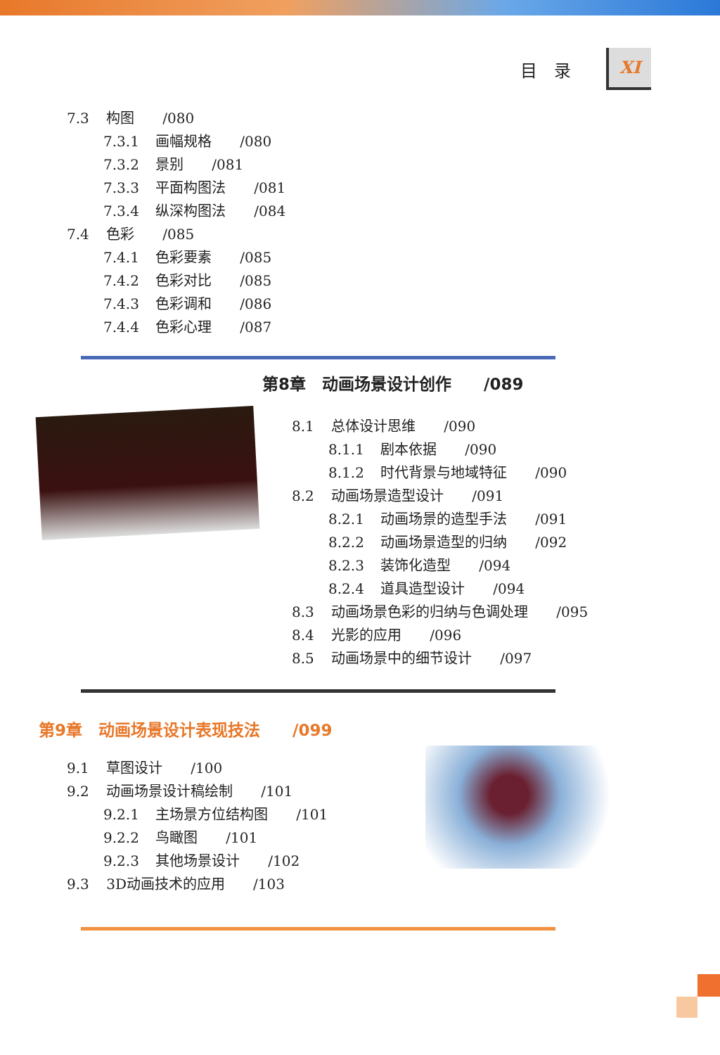目　录 XI
7.3 构图　　/080
7.3.1 画幅规格　　/080
7.3.2 景别　　/081
7.3.3 平面构图法　　/081
7.3.4 纵深构图法　　/084
7.4 色彩　　/085
7.4.1 色彩要素　　/085
7.4.2 色彩对比　　/085
7.4.3 色彩调和　　/086
7.4.4 色彩心理　　/087
第8章　动画场景设计创作　　/089
8.1 总体设计思维　　/090
8.1.1 剧本依据　　/090
8.1.2 时代背景与地域特征　　/090
8.2 动画场景造型设计　　/091
8.2.1 动画场景的造型手法　　/091
8.2.2 动画场景造型的归纳　　/092
8.2.3 装饰化造型　　/094
8.2.4 道具造型设计　　/094
8.3 动画场景色彩的归纳与色调处理　　/095
8.4 光影的应用　　/096
8.5 动画场景中的细节设计　　/097
第9章　动画场景设计表现技法　　/099
9.1 草图设计　　/100
9.2 动画场景设计稿绘制　　/101
9.2.1 主场景方位结构图　　/101
9.2.2 鸟瞰图　　/101
9.2.3 其他场景设计　　/102
9.3 3D动画技术的应用　　/103